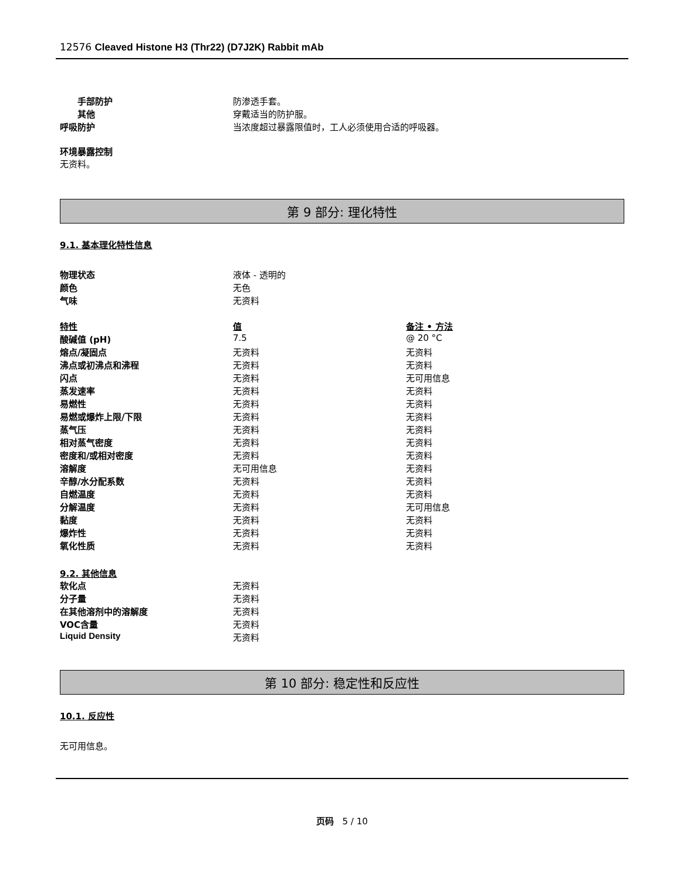12576 Cleaved Histone H3 (Thr22) (D7J2K) Rabbit mAb
| 手部防护 | 防渗透手套。 |
| 其他 | 穿戴适当的防护服。 |
| 呼吸防护 | 当浓度超过暴露限值时，工人必须使用合适的呼吸器。 |
环境暴露控制
无资料。
第 9 部分: 理化特性
9.1. 基本理化特性信息
| 物理状态 | 液体 - 透明的 |
| 颜色 | 无色 |
| 气味 | 无资料 |
| 特性 | 值 | 备注 • 方法 |
| 酸碱值 (pH) | 7.5 | @ 20 °C |
| 熔点/凝固点 | 无资料 | 无资料 |
| 沸点或初沸点和沸程 | 无资料 | 无资料 |
| 闪点 | 无资料 | 无可用信息 |
| 蒸发速率 | 无资料 | 无资料 |
| 易燃性 | 无资料 | 无资料 |
| 易燃或爆炸上限/下限 | 无资料 | 无资料 |
| 蒸气压 | 无资料 | 无资料 |
| 相对蒸气密度 | 无资料 | 无资料 |
| 密度和/或相对密度 | 无资料 | 无资料 |
| 溶解度 | 无可用信息 | 无资料 |
| 辛醇/水分配系数 | 无资料 | 无资料 |
| 自燃温度 | 无资料 | 无资料 |
| 分解温度 | 无资料 | 无可用信息 |
| 黏度 | 无资料 | 无资料 |
| 爆炸性 | 无资料 | 无资料 |
| 氧化性质 | 无资料 | 无资料 |
9.2. 其他信息
| 软化点 | 无资料 |
| 分子量 | 无资料 |
| 在其他溶剂中的溶解度 | 无资料 |
| VOC含量 | 无资料 |
| Liquid Density | 无资料 |
第 10 部分: 稳定性和反应性
10.1. 反应性
无可用信息。
页码 5 / 10